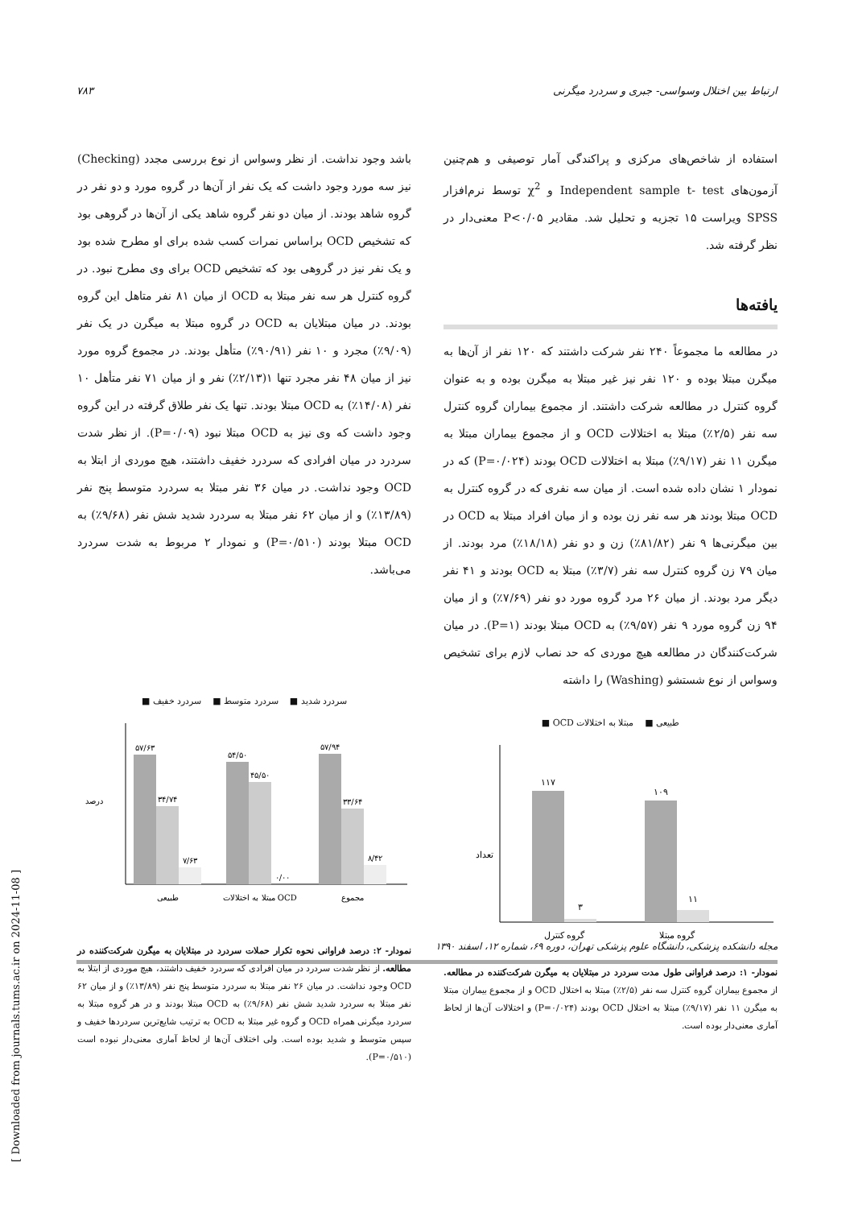ارتباط بین اختلال وسواسی- جبری و سردرد میگرنی ۷۸۳
استفاده از شاخص‌های مرکزی و پراکندگی آمار توصیفی و هم‌چنین آزمون‌های Independent sample t- test و χ<sup>2</sup> توسط نرم‌افزار SPSS ویراست ۱۵ تجزیه و تحلیل شد. مقادیر P<۰/۰۵ معنی‌دار در نظر گرفته شد.
یافته‌ها
در مطالعه ما مجموعاً ۲۴۰ نفر شرکت داشتند که ۱۲۰ نفر از آن‌ها به میگرن مبتلا بوده و ۱۲۰ نفر نیز غیر مبتلا به میگرن بوده و به عنوان گروه کنترل در مطالعه شرکت داشتند. از مجموع بیماران گروه کنترل سه نفر (۲/۵٪) مبتلا به اختلالات OCD و از مجموع بیماران مبتلا به میگرن ۱۱ نفر (۹/۱۷٪) مبتلا به اختلالات OCD بودند (P=۰/۰۲۴) که در نمودار ۱ نشان داده شده است. از میان سه نفری که در گروه کنترل به OCD مبتلا بودند هر سه نفر زن بوده و از میان افراد مبتلا به OCD در بین میگرنی‌ها ۹ نفر (۸۱/۸۲٪) زن و دو نفر (۱۸/۱۸٪) مرد بودند. از میان ۷۹ زن گروه کنترل سه نفر (۳/۷٪) مبتلا به OCD بودند و ۴۱ نفر دیگر مرد بودند. از میان ۲۶ مرد گروه مورد دو نفر (۷/۶۹٪) و از میان ۹۴ زن گروه مورد ۹ نفر (۹/۵۷٪) به OCD مبتلا بودند (P=۱). در میان شرکت‌کنندگان در مطالعه هیچ موردی که حد نصاب لازم برای تشخیص وسواس از نوع شستشو (Washing) را داشته
طبیعی ■ مبتلا به اختلالات OCD ■
۱۱۷
۳
۱۰۹
۱۱
گروه کنترل
گروه مبتلا
تعداد
نمودار- ۱: درصد فراوانی طول مدت سردرد در مبتلایان به میگرن شرکت‌کننده در مطالعه. از مجموع بیماران گروه کنترل سه نفر (۲/۵٪) مبتلا به اختلال OCD و از مجموع بیماران مبتلا به میگرن ۱۱ نفر (۹/۱۷٪) مبتلا به اختلال OCD بودند (P=۰/۰۲۴) و اختلالات آن‌ها از لحاظ آماری معنی‌دار بوده است.
باشد وجود نداشت. از نظر وسواس از نوع بررسی مجدد (Checking) نیز سه مورد وجود داشت که یک نفر از آن‌ها در گروه مورد و دو نفر در گروه شاهد بودند. از میان دو نفر گروه شاهد یکی از آن‌ها در گروهی بود که تشخیص OCD براساس نمرات کسب شده برای او مطرح شده بود و یک نفر نیز در گروهی بود که تشخیص OCD برای وی مطرح نبود. در گروه کنترل هر سه نفر مبتلا به OCD از میان ۸۱ نفر متاهل این گروه بودند. در میان مبتلایان به OCD در گروه مبتلا به میگرن در یک نفر (۹/۰۹٪) مجرد و ۱۰ نفر (۹۰/۹۱٪) متأهل بودند. در مجموع گروه مورد نیز از میان ۴۸ نفر مجرد تنها ۱(۲/۱۳٪) نفر و از میان ۷۱ نفر متأهل ۱۰ نفر (۱۴/۰۸٪) به OCD مبتلا بودند. تنها یک نفر طلاق گرفته در این گروه وجود داشت که وی نیز به OCD مبتلا نبود (P=۰/۰۹). از نظر شدت سردرد در میان افرادی که سردرد خفیف داشتند، هیچ موردی از ابتلا به OCD وجود نداشت. در میان ۳۶ نفر مبتلا به سردرد متوسط پنج نفر (۱۳/۸۹٪) و از میان ۶۲ نفر مبتلا به سردرد شدید شش نفر (۹/۶۸٪) به OCD مبتلا بودند (P=۰/۵۱۰) و نمودار ۲ مربوط به شدت سردرد می‌باشد.
سردرد شدید ■ سردرد متوسط ■ سردرد خفیف ■
۵۷/۶۳
۳۴/۷۴
۷/۶۳
۵۴/۵۰
۴۵/۵۰
۰/۰۰
۵۷/۹۴
۳۳/۶۴
۸/۴۲
طبیعی
مبتلا به اختلالات OCD
مجموع
درصد
نمودار- ۲: درصد فراوانی نحوه تکرار حملات سردرد در مبتلایان به میگرن شرکت‌کننده در مطالعه. از نظر شدت سردرد در میان افرادی که سردرد خفیف داشتند، هیچ موردی از ابتلا به OCD وجود نداشت. در میان ۲۶ نفر مبتلا به سردرد متوسط پنج نفر (۱۳/۸۹٪) و از میان ۶۲ نفر مبتلا به سردرد شدید شش نفر (۹/۶۸٪) به OCD مبتلا بودند و در هر گروه مبتلا به سردرد میگرنی همراه OCD و گروه غیر مبتلا به OCD به ترتیب شایع‌ترین سردردها خفیف و سپس متوسط و شدید بوده است. ولی اختلاف آن‌ها از لحاظ آماری معنی‌دار نبوده است (P=۰/۵۱۰).
مجله دانشکده پزشکی، دانشگاه علوم پزشکی تهران، دوره ۶۹، شماره ۱۲، اسفند ۱۳۹۰
[ Downloaded from journals.tums.ac.ir on 2024-11-08 ]